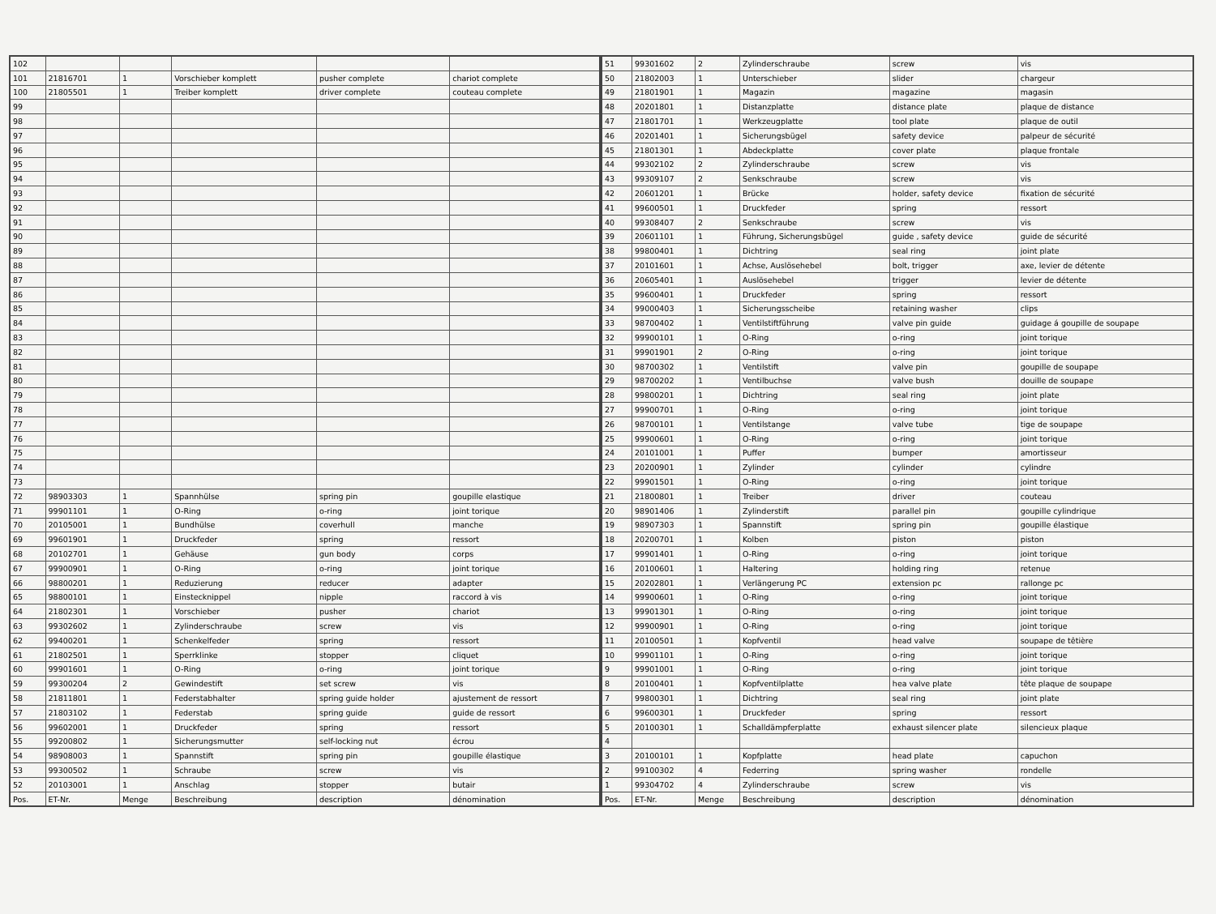| 102 | | | | | |
| 101 | 21816701 | 1 | Vorschieber komplett | pusher complete | chariot complete |
| 100 | 21805501 | 1 | Treiber komplett | driver complete | couteau complete |
| 99 | | | | | |
| 98 | | | | | |
| 97 | | | | | |
| 96 | | | | | |
| 95 | | | | | |
| 94 | | | | | |
| 93 | | | | | |
| 92 | | | | | |
| 91 | | | | | |
| 90 | | | | | |
| 89 | | | | | |
| 88 | | | | | |
| 87 | | | | | |
| 86 | | | | | |
| 85 | | | | | |
| 84 | | | | | |
| 83 | | | | | |
| 82 | | | | | |
| 81 | | | | | |
| 80 | | | | | |
| 79 | | | | | |
| 78 | | | | | |
| 77 | | | | | |
| 76 | | | | | |
| 75 | | | | | |
| 74 | | | | | |
| 73 | | | | | |
| 72 | 98903303 | 1 | Spannhülse | spring pin | goupille elastique |
| 71 | 99901101 | 1 | O-Ring | o-ring | joint torique |
| 70 | 20105001 | 1 | Bundhülse | coverhull | manche |
| 69 | 99601901 | 1 | Druckfeder | spring | ressort |
| 68 | 20102701 | 1 | Gehäuse | gun body | corps |
| 67 | 99900901 | 1 | O-Ring | o-ring | joint torique |
| 66 | 98800201 | 1 | Reduzierung | reducer | adapter |
| 65 | 98800101 | 1 | Einstecknippel | nipple | raccord à vis |
| 64 | 21802301 | 1 | Vorschieber | pusher | chariot |
| 63 | 99302602 | 1 | Zylinderschraube | screw | vis |
| 62 | 99400201 | 1 | Schenkelfeder | spring | ressort |
| 61 | 21802501 | 1 | Sperrklinke | stopper | cliquet |
| 60 | 99901601 | 1 | O-Ring | o-ring | joint torique |
| 59 | 99300204 | 2 | Gewindestift | set screw | vis |
| 58 | 21811801 | 1 | Federstabhalter | spring guide holder | ajustement de ressort |
| 57 | 21803102 | 1 | Federstab | spring guide | guide de ressort |
| 56 | 99602001 | 1 | Druckfeder | spring | ressort |
| 55 | 99200802 | 1 | Sicherungsmutter | self-locking nut | écrou |
| 54 | 98908003 | 1 | Spannstift | spring pin | goupille élastique |
| 53 | 99300502 | 1 | Schraube | screw | vis |
| 52 | 20103001 | 1 | Anschlag | stopper | butair |
| Pos. | ET-Nr. | Menge | Beschreibung | description | dénomination |
| 51 | 99301602 | 2 | Zylinderschraube | screw | vis |
| 50 | 21802003 | 1 | Unterschieber | slider | chargeur |
| 49 | 21801901 | 1 | Magazin | magazine | magasin |
| 48 | 20201801 | 1 | Distanzplatte | distance plate | plaque de distance |
| 47 | 21801701 | 1 | Werkzeugplatte | tool plate | plaque de outil |
| 46 | 20201401 | 1 | Sicherungsbügel | safety device | palpeur de sécurité |
| 45 | 21801301 | 1 | Abdeckplatte | cover plate | plaque frontale |
| 44 | 99302102 | 2 | Zylinderschraube | screw | vis |
| 43 | 99309107 | 2 | Senkschraube | screw | vis |
| 42 | 20601201 | 1 | Brücke | holder, safety device | fixation de sécurité |
| 41 | 99600501 | 1 | Druckfeder | spring | ressort |
| 40 | 99308407 | 2 | Senkschraube | screw | vis |
| 39 | 20601101 | 1 | Führung, Sicherungsbügel | guide , safety device | guide de sécurité |
| 38 | 99800401 | 1 | Dichtring | seal ring | joint plate |
| 37 | 20101601 | 1 | Achse, Auslösehebel | bolt, trigger | axe, levier de détente |
| 36 | 20605401 | 1 | Auslösehebel | trigger | levier de détente |
| 35 | 99600401 | 1 | Druckfeder | spring | ressort |
| 34 | 99000403 | 1 | Sicherungsscheibe | retaining washer | clips |
| 33 | 98700402 | 1 | Ventilstiftführung | valve pin guide | guidage á goupille de soupape |
| 32 | 99900101 | 1 | O-Ring | o-ring | joint torique |
| 31 | 99901901 | 2 | O-Ring | o-ring | joint torique |
| 30 | 98700302 | 1 | Ventilstift | valve pin | goupille de soupape |
| 29 | 98700202 | 1 | Ventilbuchse | valve bush | douille de soupape |
| 28 | 99800201 | 1 | Dichtring | seal ring | joint plate |
| 27 | 99900701 | 1 | O-Ring | o-ring | joint torique |
| 26 | 98700101 | 1 | Ventilstange | valve tube | tige de soupape |
| 25 | 99900601 | 1 | O-Ring | o-ring | joint torique |
| 24 | 20101001 | 1 | Puffer | bumper | amortisseur |
| 23 | 20200901 | 1 | Zylinder | cylinder | cylindre |
| 22 | 99901501 | 1 | O-Ring | o-ring | joint torique |
| 21 | 21800801 | 1 | Treiber | driver | couteau |
| 20 | 98901406 | 1 | Zylinderstift | parallel pin | goupille cylindrique |
| 19 | 98907303 | 1 | Spannstift | spring pin | goupille élastique |
| 18 | 20200701 | 1 | Kolben | piston | piston |
| 17 | 99901401 | 1 | O-Ring | o-ring | joint torique |
| 16 | 20100601 | 1 | Haltering | holding ring | retenue |
| 15 | 20202801 | 1 | Verlängerung PC | extension pc | rallonge pc |
| 14 | 99900601 | 1 | O-Ring | o-ring | joint torique |
| 13 | 99901301 | 1 | O-Ring | o-ring | joint torique |
| 12 | 99900901 | 1 | O-Ring | o-ring | joint torique |
| 11 | 20100501 | 1 | Kopfventil | head valve | soupape de têtière |
| 10 | 99901101 | 1 | O-Ring | o-ring | joint torique |
| 9 | 99901001 | 1 | O-Ring | o-ring | joint torique |
| 8 | 20100401 | 1 | Kopfventilplatte | hea valve plate | tête plaque de soupape |
| 7 | 99800301 | 1 | Dichtring | seal ring | joint plate |
| 6 | 99600301 | 1 | Druckfeder | spring | ressort |
| 5 | 20100301 | 1 | Schalldämpferplatte | exhaust silencer plate | silencieux plaque |
| 4 | | | | | |
| 3 | 20100101 | 1 | Kopfplatte | head plate | capuchon |
| 2 | 99100302 | 4 | Federring | spring washer | rondelle |
| 1 | 99304702 | 4 | Zylinderschraube | screw | vis |
| Pos. | ET-Nr. | Menge | Beschreibung | description | dénomination |